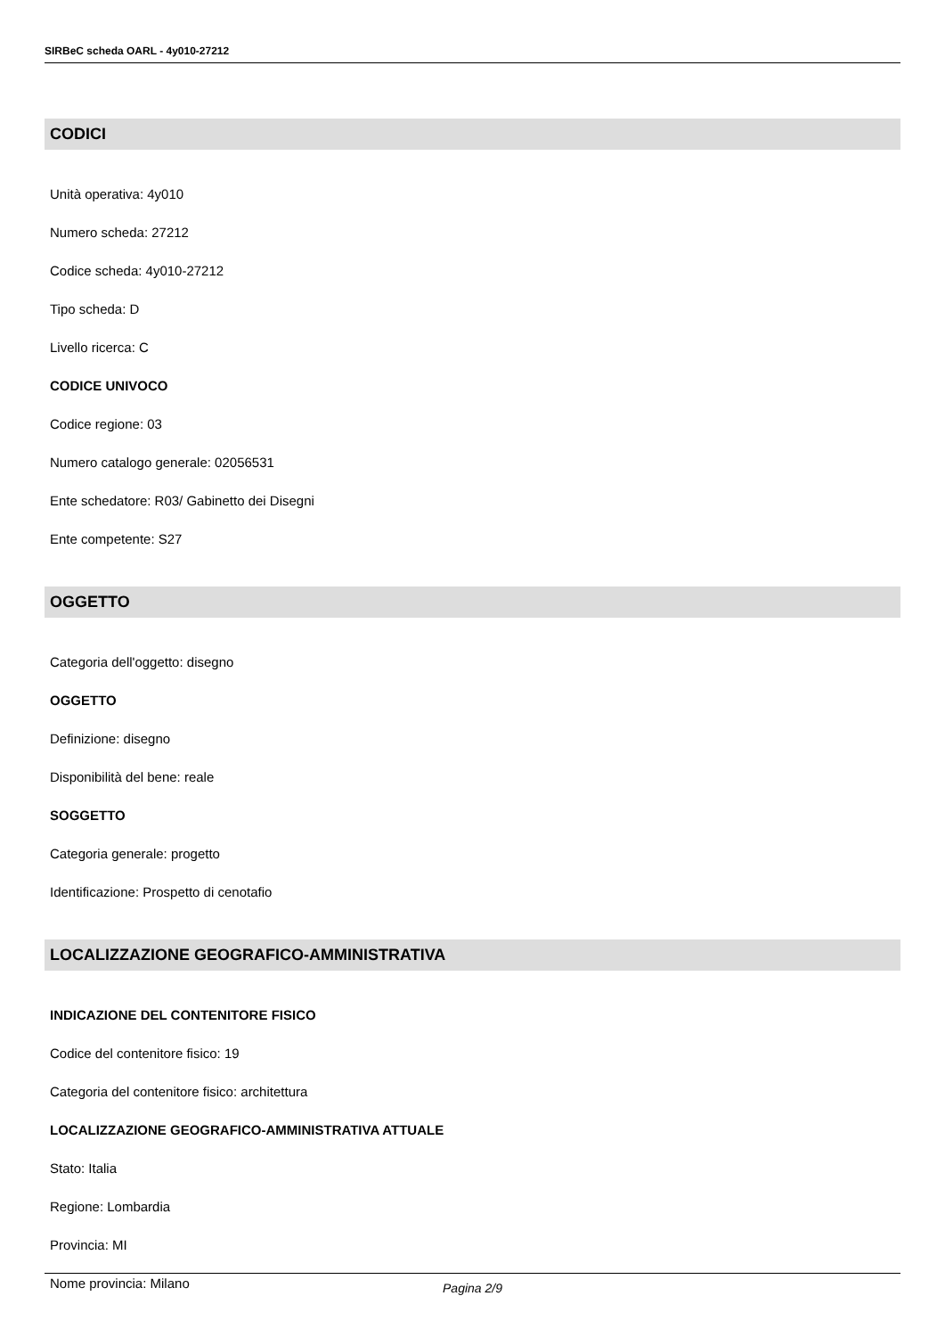SIRBeC scheda OARL - 4y010-27212
CODICI
Unità operativa: 4y010
Numero scheda: 27212
Codice scheda: 4y010-27212
Tipo scheda: D
Livello ricerca: C
CODICE UNIVOCO
Codice regione: 03
Numero catalogo generale: 02056531
Ente schedatore: R03/ Gabinetto dei Disegni
Ente competente: S27
OGGETTO
Categoria dell'oggetto: disegno
OGGETTO
Definizione: disegno
Disponibilità del bene: reale
SOGGETTO
Categoria generale: progetto
Identificazione: Prospetto di cenotafio
LOCALIZZAZIONE GEOGRAFICO-AMMINISTRATIVA
INDICAZIONE DEL CONTENITORE FISICO
Codice del contenitore fisico: 19
Categoria del contenitore fisico: architettura
LOCALIZZAZIONE GEOGRAFICO-AMMINISTRATIVA ATTUALE
Stato: Italia
Regione: Lombardia
Provincia: MI
Nome provincia: Milano
Pagina 2/9